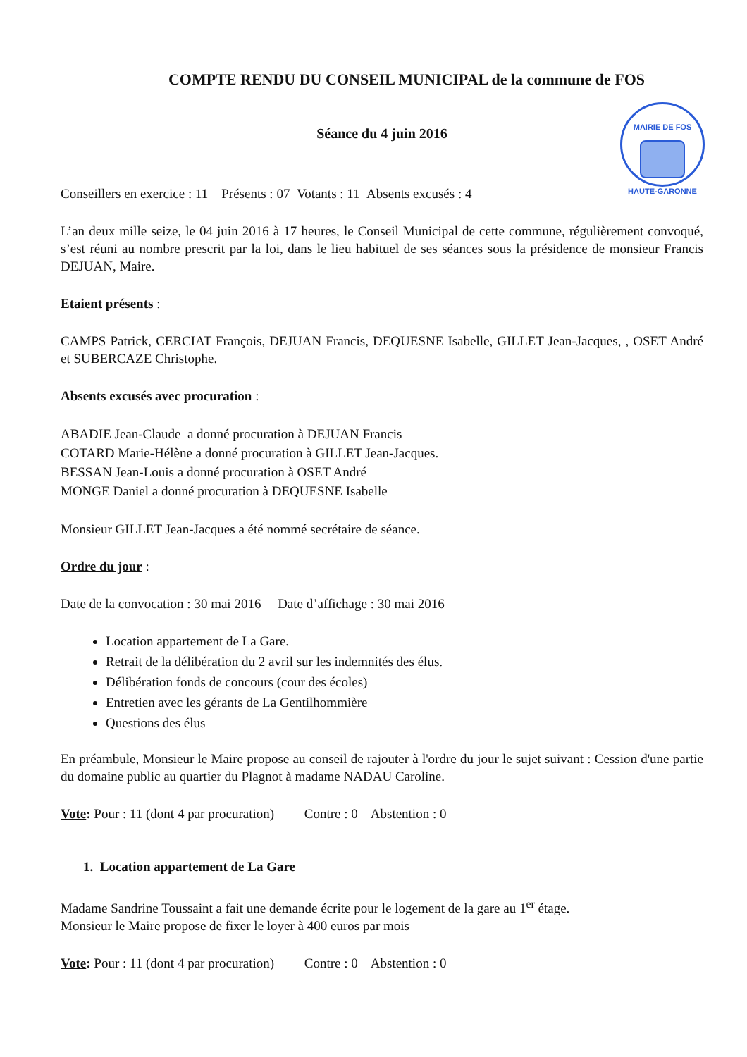MAIRIE DE FOS
HAUTE-GARONNE
COMPTE RENDU DU CONSEIL MUNICIPAL de la commune de FOS
Séance du 4 juin 2016
Conseillers en exercice : 11 Présents : 07 Votants : 11 Absents excusés : 4
L’an deux mille seize, le 04 juin 2016 à 17 heures, le Conseil Municipal de cette commune, régulièrement convoqué, s’est réuni au nombre prescrit par la loi, dans le lieu habituel de ses séances sous la présidence de monsieur Francis DEJUAN, Maire.
Etaient présents :
CAMPS Patrick, CERCIAT François, DEJUAN Francis, DEQUESNE Isabelle, GILLET Jean-Jacques, , OSET André et SUBERCAZE Christophe.
Absents excusés avec procuration :
ABADIE Jean-Claude a donné procuration à DEJUAN Francis
COTARD Marie-Hélène a donné procuration à GILLET Jean-Jacques.
BESSAN Jean-Louis a donné procuration à OSET André
MONGE Daniel a donné procuration à DEQUESNE Isabelle
Monsieur GILLET Jean-Jacques a été nommé secrétaire de séance.
Ordre du jour :
Date de la convocation : 30 mai 2016 Date d’affichage : 30 mai 2016
Location appartement de La Gare.
Retrait de la délibération du 2 avril sur les indemnités des élus.
Délibération fonds de concours (cour des écoles)
Entretien avec les gérants de La Gentilhommière
Questions des élus
En préambule, Monsieur le Maire propose au conseil de rajouter à l'ordre du jour le sujet suivant : Cession d'une partie du domaine public au quartier du Plagnot à madame NADAU Caroline.
Vote: Pour : 11 (dont 4 par procuration) Contre : 0 Abstention : 0
1. Location appartement de La Gare
Madame Sandrine Toussaint a fait une demande écrite pour le logement de la gare au 1<sup>er</sup> étage.
Monsieur le Maire propose de fixer le loyer à 400 euros par mois
Vote: Pour : 11 (dont 4 par procuration) Contre : 0 Abstention : 0